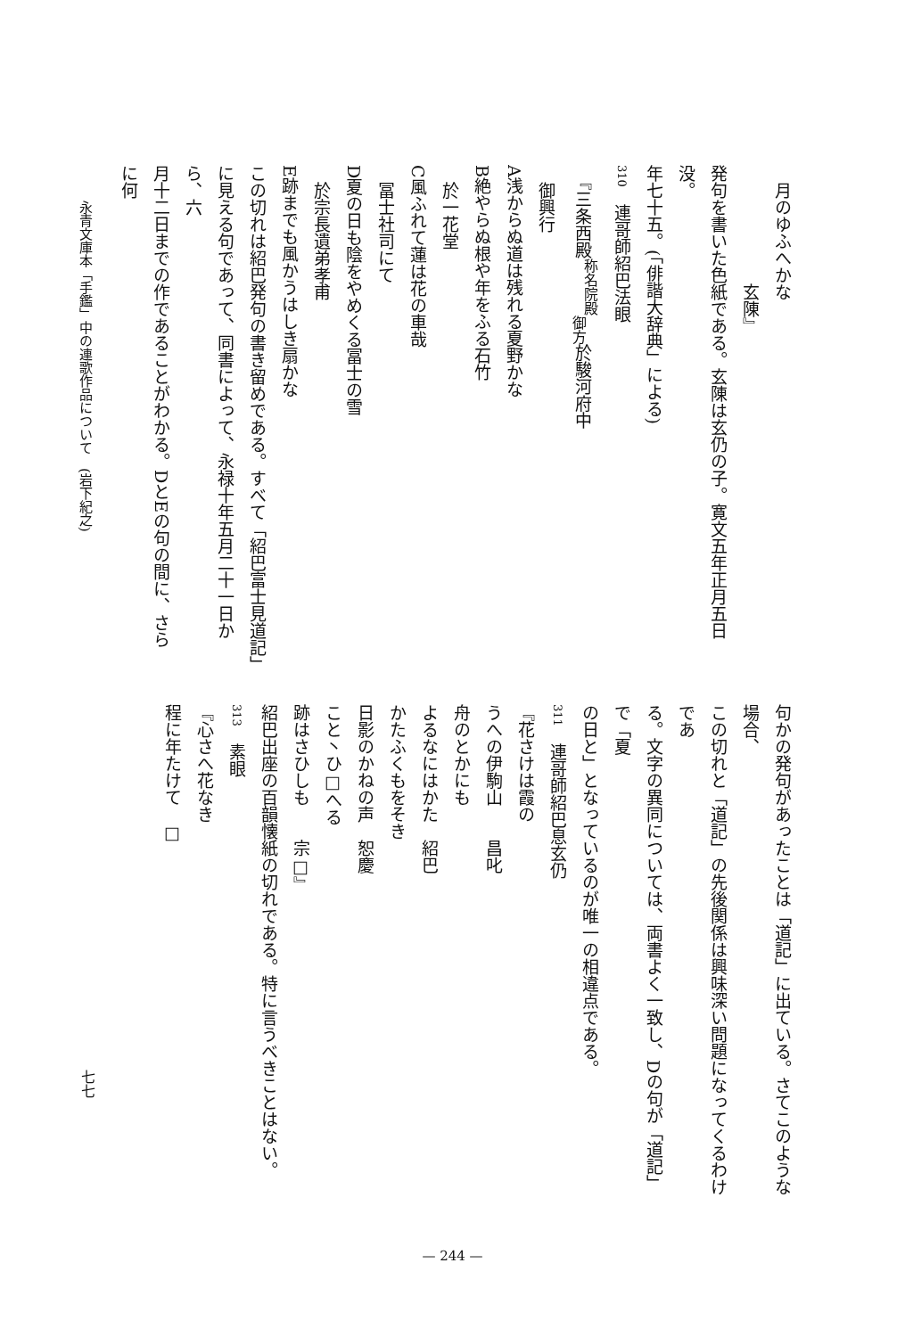月のゆふへかな
　　　　　　　玄陳』
発句を書いた色紙である。玄陳は玄仍の子。寛文五年正月五日没。
年七十五。(「俳諧大辞典」による)
310　連哥師紹巴法眼
　『三条西殿<sup>称名院殿</sup><sub>御方</sub>於駿河府中
　御興行
A浅からぬ道は残れる夏野かな
B絶やらぬ根や年をふる石竹
　於一花堂
C風ふれて蓮は花の車哉
　冨士社司にて
D夏の日も陰をやめくる冨士の雪
　於宗長遺弟孝甫
E跡までも風かうはしき扇かな
この切れは紹巴発句の書き留めである。すべて「紹巴富士見道記」
に見える句であって、同書によって、永禄十年五月二十一日から、六
月十二日までの作であることがわかる。DとEの句の間に、さらに何
句かの発句があったことは「道記」に出ている。さてこのような場合、
この切れと「道記」の先後関係は興味深い問題になってくるわけであ
る。文字の異同については、両書よく一致し、Dの句が「道記」で「夏
の日と」となっているのが唯一の相違点である。
311　連哥師紹巴息玄仍
『花さけは霞の
うへの伊駒山　　昌叱
舟のとかにも
よるなにはかた　紹巴
かたふくもをそき
日影のかねの声　恕慶
こと丶ひ□へる
跡はさひしも　　宗□』
紹巴出座の百韻懐紙の切れである。特に言うべきことはない。
313　素眼
『心さへ花なき
程に年たけて　□
永青文庫本「手鑑」中の連歌作品について　(岩下紀之)
七七
— 244 —